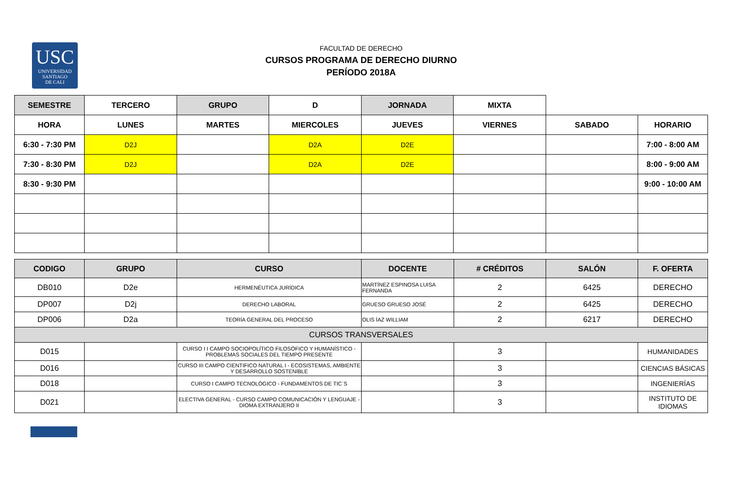USC
UNIVERSIDAD
SANTIAGO
DE CALI
FACULTAD DE DERECHO
CURSOS PROGRAMA DE DERECHO DIURNO
PERÍODO 2018A
| SEMESTRE | TERCERO | GRUPO | D | JORNADA | MIXTA | | |
| HORA | LUNES | MARTES | MIERCOLES | JUEVES | VIERNES | SABADO | HORARIO |
| 6:30 - 7:30 PM | D2J | | D2A | D2E | | | 7:00 - 8:00 AM |
| 7:30 - 8:30 PM | D2J | | D2A | D2E | | | 8:00 - 9:00 AM |
| 8:30 - 9:30 PM | | | | | | | 9:00 - 10:00 AM |
| CODIGO | GRUPO | CURSO | DOCENTE | # CRÉDITOS | SALÓN | F. OFERTA |
| --- | --- | --- | --- | --- | --- | --- |
| DB010 | D2e | HERMENÉUTICA JURÍDICA | MARTÍNEZ ESPINOSA LUISA FERNANDA | 2 | 6425 | DERECHO |
| DP007 | D2j | DERECHO LABORAL | GRUESO GRUESO JOSÉ | 2 | 6425 | DERECHO |
| DP006 | D2a | TEORÍA GENERAL DEL PROCESO | OLIS ÍAZ WILLIAM | 2 | 6217 | DERECHO |
| CURSOS TRANSVERSALES | | | | | | |
| D015 | | CURSO I I CAMPO SOCIOPOLÍTICO FILOSÓFICO Y HUMANÍSTICO - PROBLEMAS SOCIALES DEL TIEMPO PRESENTE | | 3 | | HUMANIDADES |
| D016 | | CURSO III CAMPO CIENTIFICO NATURAL I - ECOSISTEMAS, AMBIENTE Y DESARROLLO SOSTENIBLE | | 3 | | CIENCIAS BÁSICAS |
| D018 | | CURSO I CAMPO TECNOLÓGICO - FUNDAMENTOS DE TIC`S | | 3 | | INGENIERÍAS |
| D021 | | ELECTIVA GENERAL - CURSO CAMPO COMUNICACIÓN Y LENGUAJE - DIOMA EXTRANJERO II | | 3 | | INSTITUTO DE IDIOMAS |